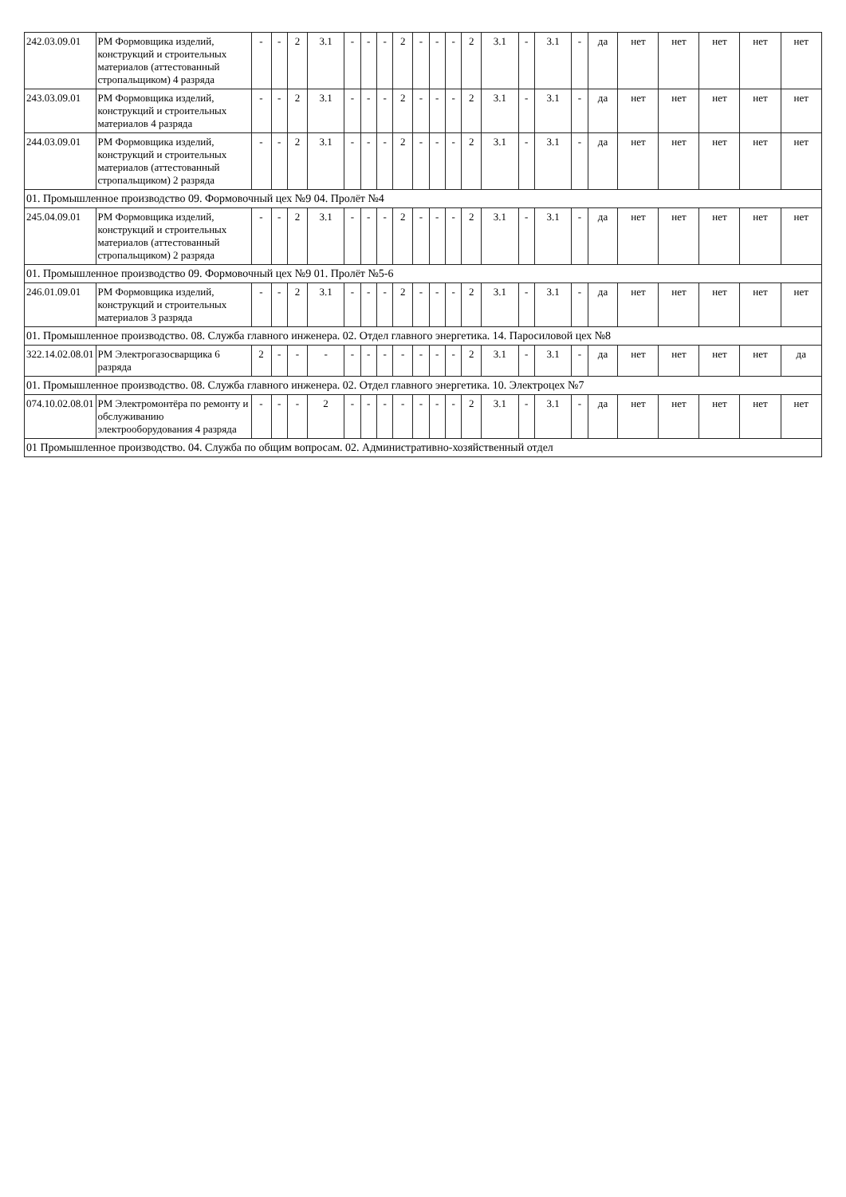| 242.03.09.01 | РМ Формовщика изделий, конструкций и строительных материалов (аттестованный стропальщиком) 4 разряда | - | - | 2 | 3.1 | - | - | - | 2 | - | - | - | 2 | 3.1 | - | 3.1 | - | да | нет | нет | нет | нет | нет |
| 243.03.09.01 | РМ Формовщика изделий, конструкций и строительных материалов 4 разряда | - | - | 2 | 3.1 | - | - | - | 2 | - | - | - | 2 | 3.1 | - | 3.1 | - | да | нет | нет | нет | нет | нет |
| 244.03.09.01 | РМ Формовщика изделий, конструкций и строительных материалов (аттестованный стропальщиком) 2 разряда | - | - | 2 | 3.1 | - | - | - | 2 | - | - | - | 2 | 3.1 | - | 3.1 | - | да | нет | нет | нет | нет | нет |
| 01. Промышленное производство 09. Формовочный цех №9 04. Пролёт №4 | | | | | | | | | | | | | | | | | | | | | | | |
| 245.04.09.01 | РМ Формовщика изделий, конструкций и строительных материалов (аттестованный стропальщиком) 2 разряда | - | - | 2 | 3.1 | - | - | - | 2 | - | - | - | 2 | 3.1 | - | 3.1 | - | да | нет | нет | нет | нет | нет |
| 01. Промышленное производство 09. Формовочный цех №9 01. Пролёт №5-6 | | | | | | | | | | | | | | | | | | | | | | | |
| 246.01.09.01 | РМ Формовщика изделий, конструкций и строительных материалов 3 разряда | - | - | 2 | 3.1 | - | - | - | 2 | - | - | - | 2 | 3.1 | - | 3.1 | - | да | нет | нет | нет | нет | нет |
| 01. Промышленное производство. 08. Служба главного инженера. 02. Отдел главного энергетика. 14. Паросиловой цех №8 | | | | | | | | | | | | | | | | | | | | | | | |
| 322.14.02.08.01 | РМ Электрогазосварщика 6 разряда | 2 | - | - | - | - | - | - | - | - | - | - | 2 | 3.1 | - | 3.1 | - | да | нет | нет | нет | нет | да |
| 01. Промышленное производство. 08. Служба главного инженера. 02. Отдел главного энергетика. 10. Электроцех №7 | | | | | | | | | | | | | | | | | | | | | | | |
| 074.10.02.08.01 | РМ Электромонтёра по ремонту и обслуживанию электрооборудования 4 разряда | - | - | - | 2 | - | - | - | - | - | - | - | 2 | 3.1 | - | 3.1 | - | да | нет | нет | нет | нет | нет |
| 01 Промышленное производство. 04. Служба по общим вопросам. 02. Административно-хозяйственный отдел | | | | | | | | | | | | | | | | | | | | | | | |